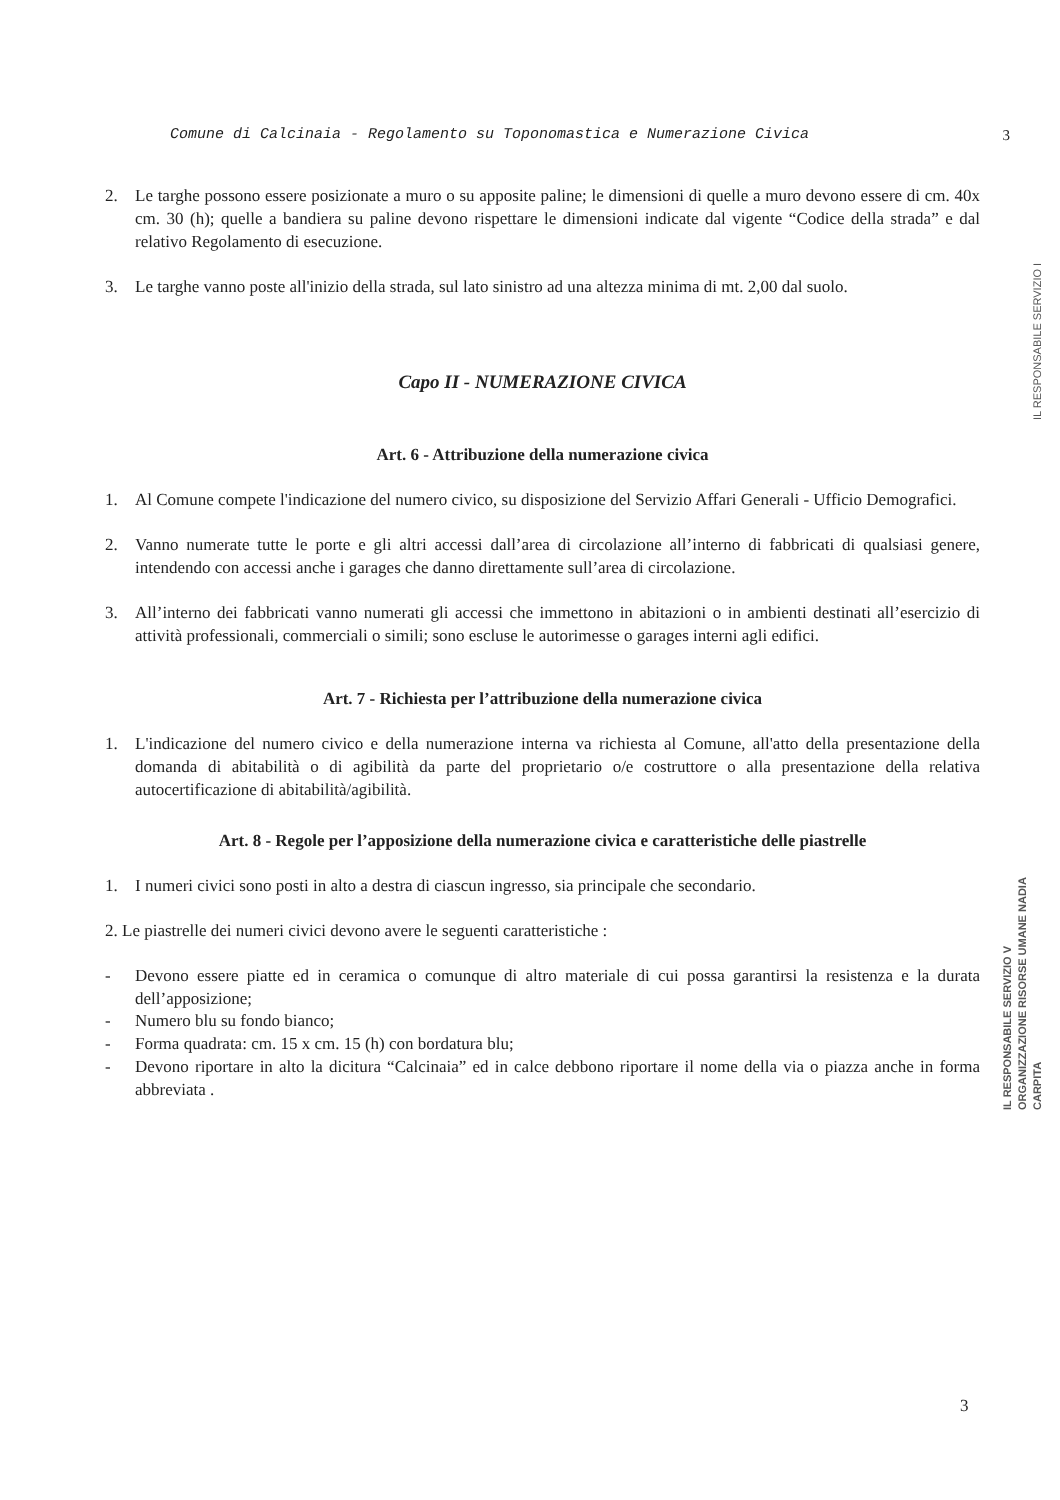Comune di Calcinaia - Regolamento su Toponomastica e Numerazione Civica 3
2. Le targhe possono essere posizionate a muro o su apposite paline; le dimensioni di quelle a muro devono essere di cm. 40x cm. 30 (h); quelle a bandiera su paline devono rispettare le dimensioni indicate dal vigente “Codice della strada” e dal relativo Regolamento di esecuzione.
3. Le targhe vanno poste all'inizio della strada, sul lato sinistro ad una altezza minima di mt. 2,00 dal suolo.
Capo II - NUMERAZIONE CIVICA
Art. 6 - Attribuzione della numerazione civica
1. Al Comune compete l'indicazione del numero civico, su disposizione del Servizio Affari Generali - Ufficio Demografici.
2. Vanno numerate tutte le porte e gli altri accessi dall’area di circolazione all’interno di fabbricati di qualsiasi genere, intendendo con accessi anche i garages che danno direttamente sull’area di circolazione.
3. All’interno dei fabbricati vanno numerati gli accessi che immettono in abitazioni o in ambienti destinati all’esercizio di attività professionali, commerciali o simili; sono escluse le autorimesse o garages interni agli edifici.
Art. 7 - Richiesta per l’attribuzione della numerazione civica
1. L'indicazione del numero civico e della numerazione interna va richiesta al Comune, all'atto della presentazione della domanda di abitabilità o di agibilità da parte del proprietario o/e costruttore o alla presentazione della relativa autocertificazione di abitabilità/agibilità.
Art. 8 - Regole per l’apposizione della numerazione civica e caratteristiche delle piastrelle
1. I numeri civici sono posti in alto a destra di ciascun ingresso, sia principale che secondario.
2. Le piastrelle dei numeri civici devono avere le seguenti caratteristiche :
- Devono essere piatte ed in ceramica o comunque di altro materiale di cui possa garantirsi la resistenza e la durata dell’apposizione;
- Numero blu su fondo bianco;
- Forma quadrata: cm. 15 x cm. 15 (h) con bordatura blu;
- Devono riportare in alto la dicitura “Calcinaia” ed in calce debbono riportare il nome della via o piazza anche in forma abbreviata .
IL RESPONSABILE SERVIZIO I
IL RESPONSABILE SERVIZIO V ORGANIZZAZIONE RISORSE UMANE NADIA CARPITA
3